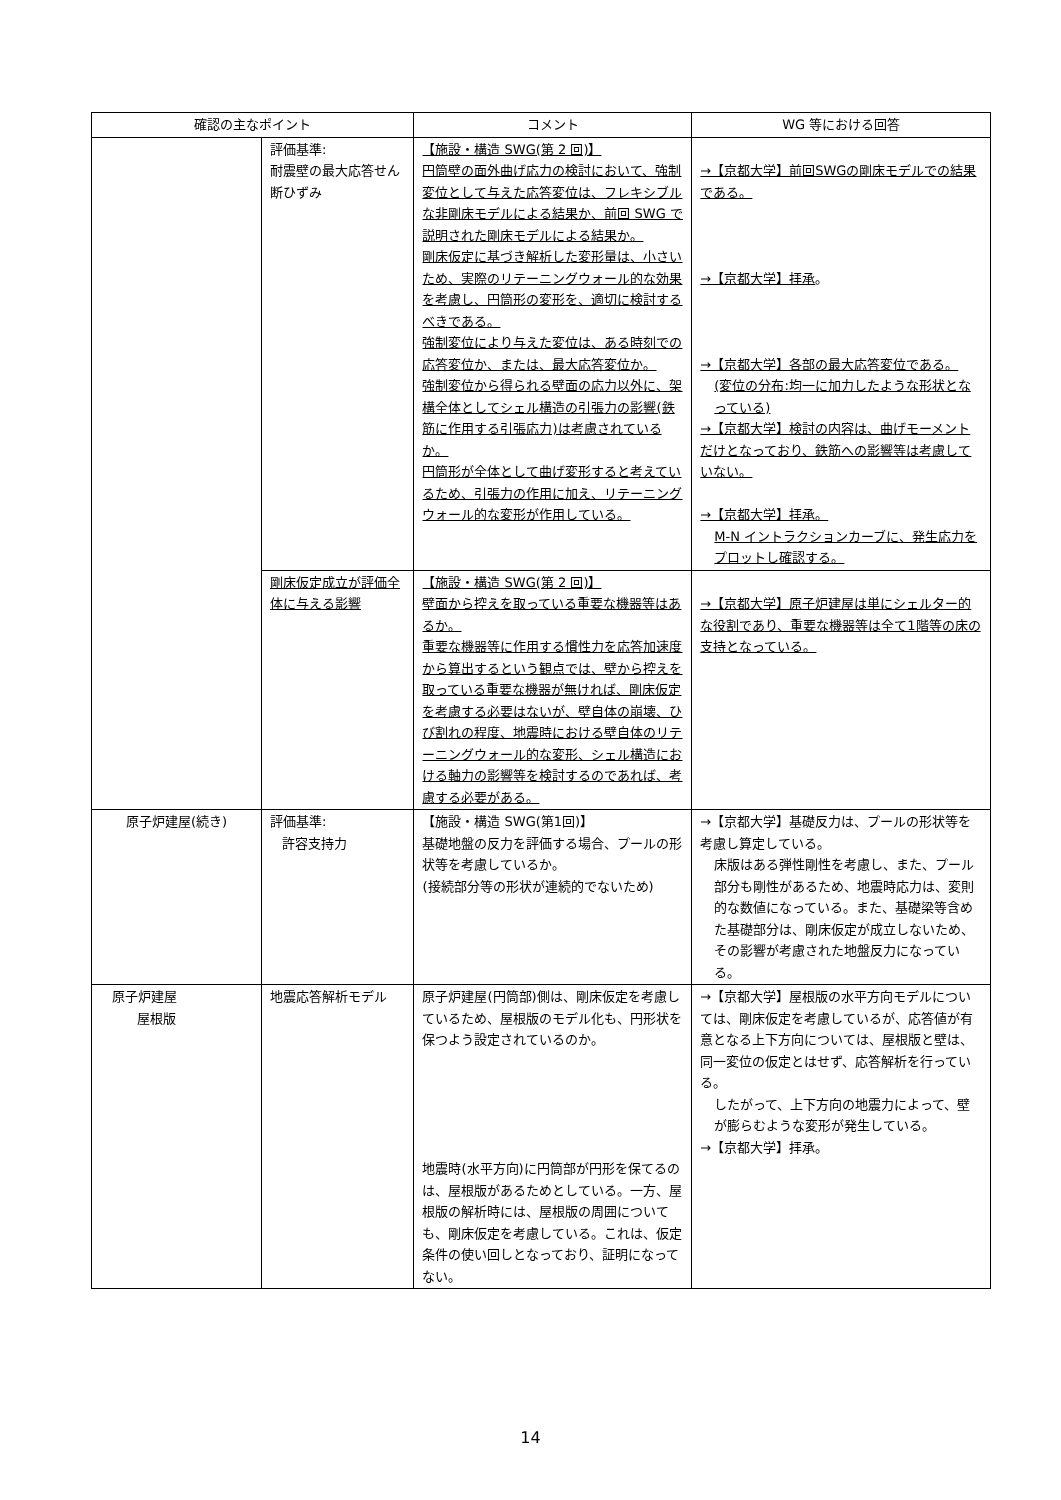| 確認の主なポイント | | コメント | WG 等における回答 |
| --- | --- | --- | --- |
| | 評価基準: 耐震壁の最大応答せん断ひずみ | 【施設・構造 SWG(第 2 回)】 円筒壁の面外曲げ応力の検討において、強制変位として与えた応答変位は、フレキシブルな非剛床モデルによる結果か、前回 SWG で説明された剛床モデルによる結果か。 剛床仮定に基づき解析した変形量は、小さいため、実際のリテーニングウォール的な効果を考慮し、円筒形の変形を、適切に検討するべきである。 強制変位により与えた変位は、ある時刻での応答変位か、または、最大応答変位か。 強制変位から得られる壁面の応力以外に、架構全体としてシェル構造の引張力の影響(鉄筋に作用する引張応力)は考慮されているか。 円筒形が全体として曲げ変形すると考えているため、引張力の作用に加え、リテーニングウォール的な変形が作用している。 | →【京都大学】前回SWGの剛床モデルでの結果である。 →【京都大学】拝承 。 →【京都大学】各部の最大応答変位である。 (変位の分布:均一に加力したような形状となっている) →【京都大学】検討の内容は、曲げモーメントだけとなっており、鉄筋への影響等は考慮していない。 →【京都大学】拝承。 M-N イントラクションカーブに、発生応力をプロットし確認する。 |
| | 剛床仮定成立が評価全体に与える影響 | 【施設・構造 SWG(第 2 回)】 壁面から控えを取っている重要な機器等はあるか。 重要な機器等に作用する慣性力を応答加速度から算出するという観点では、壁から控えを取っている重要な機器が無ければ、剛床仮定を考慮する必要はないが、壁自体の崩壊、ひび割れの程度、地震時における壁自体のリテーニングウォール的な変形、シェル構造における軸力の影響等を検討するのであれば、考慮する必要がある。 | →【京都大学】原子炉建屋は単にシェルター的な役割であり、重要な機器等は全て1階等の床の支持となっている。 |
| 原子炉建屋(続き) | 評価基準: 許容支持力 | 【施設・構造 SWG(第1回)】 基礎地盤の反力を評価する場合、プールの形状等を考慮しているか。 (接続部分等の形状が連続的でないため) | →【京都大学】基礎反力は、プールの形状等を考慮し算定している。 床版はある弾性剛性を考慮し、また、プール部分も剛性があるため、地震時応力は、変則的な数値になっている。また、基礎梁等含めた基礎部分は、剛床仮定が成立しないため、その影響が考慮された地盤反力になっている。 |
| 原子炉建屋 屋根版 | 地震応答解析モデル | 原子炉建屋(円筒部)側は、剛床仮定を考慮しているため、屋根版のモデル化も、円形状を保つよう設定されているのか。 地震時(水平方向)に円筒部が円形を保てるのは、屋根版があるためとしている。一方、屋根版の解析時には、屋根版の周囲についても、剛床仮定を考慮している。これは、仮定条件の使い回しとなっており、証明になってない。 | →【京都大学】屋根版の水平方向モデルについては、剛床仮定を考慮しているが、応答値が有意となる上下方向については、屋根版と壁は、同一変位の仮定とはせず、応答解析を行っている。 したがって、上下方向の地震力によって、壁が膨らむような変形が発生している。 →【京都大学】拝承。 |
14